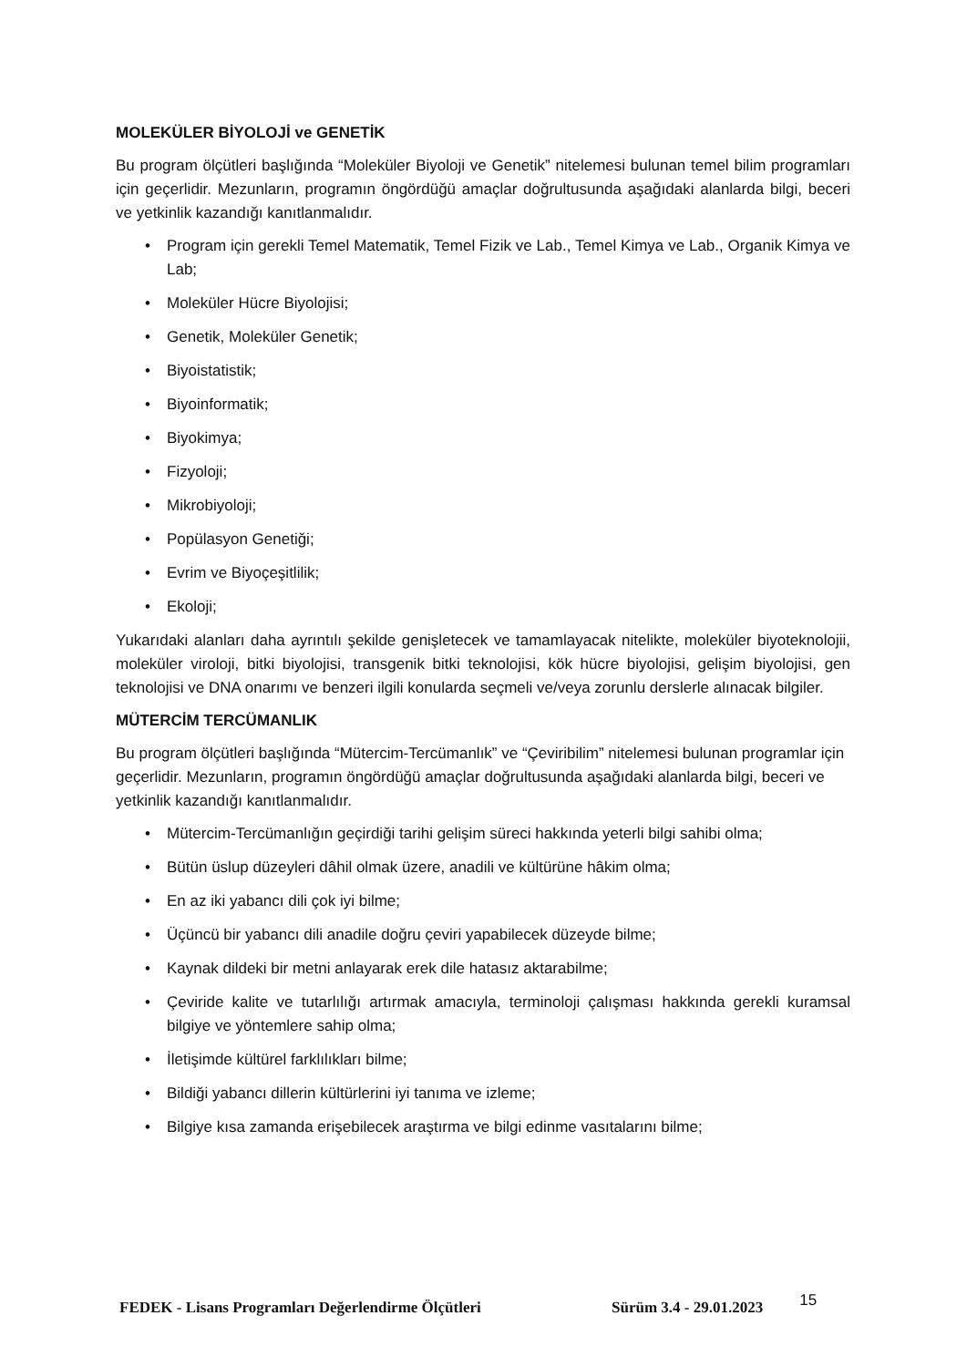MOLEKÜLER BİYOLOJİ ve GENETİK
Bu program ölçütleri başlığında “Moleküler Biyoloji ve Genetik” nitelemesi bulunan temel bilim programları için geçerlidir. Mezunların, programın öngördüğü amaçlar doğrultusunda aşağıdaki alanlarda bilgi, beceri ve yetkinlik kazandığı kanıtlanmalıdır.
• Program için gerekli Temel Matematik, Temel Fizik ve Lab., Temel Kimya ve Lab., Organik Kimya ve Lab;
• Moleküler Hücre Biyolojisi;
• Genetik, Moleküler Genetik;
• Biyoistatistik;
• Biyoinformatik;
• Biyokimya;
• Fizyoloji;
• Mikrobiyoloji;
• Popülasyon Genetiği;
• Evrim ve Biyoçeşitlilik;
• Ekoloji;
Yukarıdaki alanları daha ayrıntılı şekilde genişletecek ve tamamlayacak nitelikte, moleküler biyoteknolojii, moleküler viroloji, bitki biyolojisi, transgenik bitki teknolojisi, kök hücre biyolojisi, gelişim biyolojisi, gen teknolojisi ve DNA onarımı ve benzeri ilgili konularda seçmeli ve/veya zorunlu derslerle alınacak bilgiler.
MÜTERCİM TERCÜMANLIK
Bu program ölçütleri başlığında “Mütercim-Tercümanlık” ve “Çeviribilim” nitelemesi bulunan programlar için geçerlidir. Mezunların, programın öngördüğü amaçlar doğrultusunda aşağıdaki alanlarda bilgi, beceri ve yetkinlik kazandığı kanıtlanmalıdır.
• Mütercim-Tercümanlığın geçirdiği tarihi gelişim süreci hakkında yeterli bilgi sahibi olma;
• Bütün üslup düzeyleri dâhil olmak üzere, anadili ve kültürüne hâkim olma;
• En az iki yabancı dili çok iyi bilme;
• Üçüncü bir yabancı dili anadile doğru çeviri yapabilecek düzeyde bilme;
• Kaynak dildeki bir metni anlayarak erek dile hatasız aktarabilme;
• Çeviride kalite ve tutarlılığı artırmak amacıyla, terminoloji çalışması hakkında gerekli kuramsal bilgiye ve yöntemlere sahip olma;
• İletişimde kültürel farklılıkları bilme;
• Bildiği yabancı dillerin kültürlerini iyi tanıma ve izleme;
• Bilgiye kısa zamanda erişebilecek araştırma ve bilgi edinme vasıtalarını bilme;
FEDEK - Lisans Programları Değerlendirme Ölçütleri Sürüm 3.4 - 29.01.2023 15